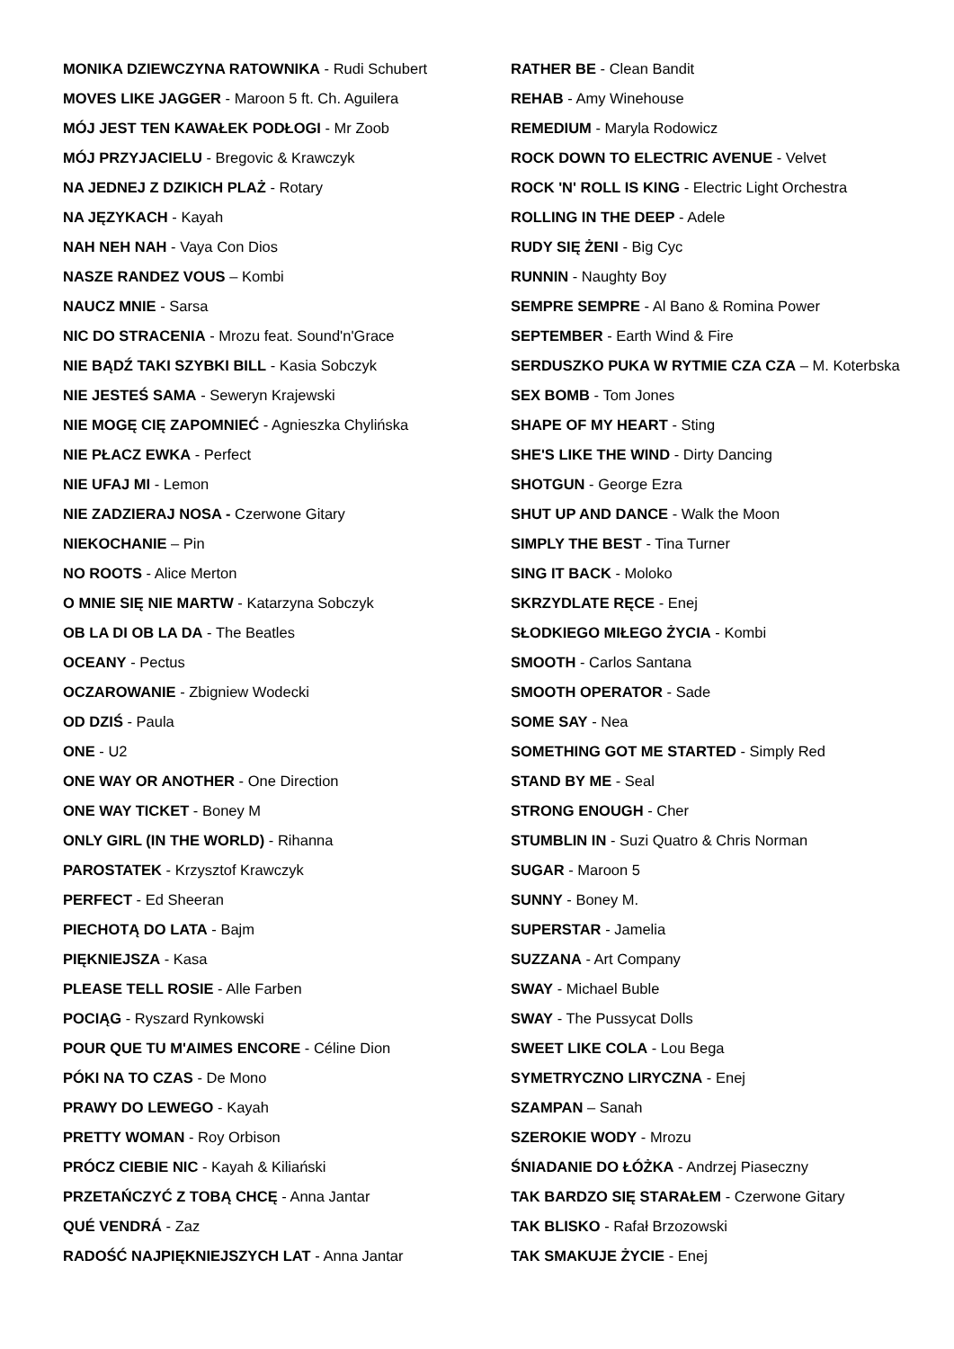MONIKA DZIEWCZYNA RATOWNIKA - Rudi Schubert
MOVES LIKE JAGGER - Maroon 5 ft. Ch. Aguilera
MÓJ JEST TEN KAWAŁEK PODŁOGI - Mr Zoob
MÓJ PRZYJACIELU - Bregovic & Krawczyk
NA JEDNEJ Z DZIKICH PLAŻ - Rotary
NA JĘZYKACH - Kayah
NAH NEH NAH - Vaya Con Dios
NASZE RANDEZ VOUS – Kombi
NAUCZ MNIE - Sarsa
NIC DO STRACENIA - Mrozu feat. Sound'n'Grace
NIE BĄDŹ TAKI SZYBKI BILL - Kasia Sobczyk
NIE JESTEŚ SAMA - Seweryn Krajewski
NIE MOGĘ CIĘ ZAPOMNIEĆ - Agnieszka Chylińska
NIE PŁACZ EWKA - Perfect
NIE UFAJ MI - Lemon
NIE ZADZIERAJ NOSA - Czerwone Gitary
NIEKOCHANIE – Pin
NO ROOTS - Alice Merton
O MNIE SIĘ NIE MARTW - Katarzyna Sobczyk
OB LA DI OB LA DA - The Beatles
OCEANY - Pectus
OCZAROWANIE - Zbigniew Wodecki
OD DZIŚ - Paula
ONE - U2
ONE WAY OR ANOTHER - One Direction
ONE WAY TICKET - Boney M
ONLY GIRL (IN THE WORLD) - Rihanna
PAROSTATEK - Krzysztof Krawczyk
PERFECT - Ed Sheeran
PIECHOTĄ DO LATA - Bajm
PIĘKNIEJSZA - Kasa
PLEASE TELL ROSIE - Alle Farben
POCIĄG - Ryszard Rynkowski
POUR QUE TU M'AIMES ENCORE - Céline Dion
PÓKI NA TO CZAS - De Mono
PRAWY DO LEWEGO - Kayah
PRETTY WOMAN - Roy Orbison
PRÓCZ CIEBIE NIC - Kayah & Kiliański
PRZETAŃCZYĆ Z TOBĄ CHCĘ - Anna Jantar
QUÉ VENDRÁ - Zaz
RADOŚĆ NAJPIĘKNIEJSZYCH LAT - Anna Jantar
RATHER BE - Clean Bandit
REHAB - Amy Winehouse
REMEDIUM - Maryla Rodowicz
ROCK DOWN TO ELECTRIC AVENUE - Velvet
ROCK 'N' ROLL IS KING - Electric Light Orchestra
ROLLING IN THE DEEP - Adele
RUDY SIĘ ŻENI - Big Cyc
RUNNIN - Naughty Boy
SEMPRE SEMPRE - Al Bano & Romina Power
SEPTEMBER - Earth Wind & Fire
SERDUSZKO PUKA W RYTMIE CZA CZA – M. Koterbska
SEX BOMB - Tom Jones
SHAPE OF MY HEART - Sting
SHE'S LIKE THE WIND - Dirty Dancing
SHOTGUN - George Ezra
SHUT UP AND DANCE - Walk the Moon
SIMPLY THE BEST - Tina Turner
SING IT BACK - Moloko
SKRZYDLATE RĘCE - Enej
SŁODKIEGO MIŁEGO ŻYCIA - Kombi
SMOOTH - Carlos Santana
SMOOTH OPERATOR - Sade
SOME SAY - Nea
SOMETHING GOT ME STARTED - Simply Red
STAND BY ME - Seal
STRONG ENOUGH - Cher
STUMBLIN IN - Suzi Quatro & Chris Norman
SUGAR - Maroon 5
SUNNY - Boney M.
SUPERSTAR - Jamelia
SUZZANA - Art Company
SWAY - Michael Buble
SWAY - The Pussycat Dolls
SWEET LIKE COLA - Lou Bega
SYMETRYCZNO LIRYCZNA - Enej
SZAMPAN – Sanah
SZEROKIE WODY - Mrozu
ŚNIADANIE DO ŁÓŻKA - Andrzej Piaseczny
TAK BARDZO SIĘ STARAŁEM - Czerwone Gitary
TAK BLISKO - Rafał Brzozowski
TAK SMAKUJE ŻYCIE - Enej